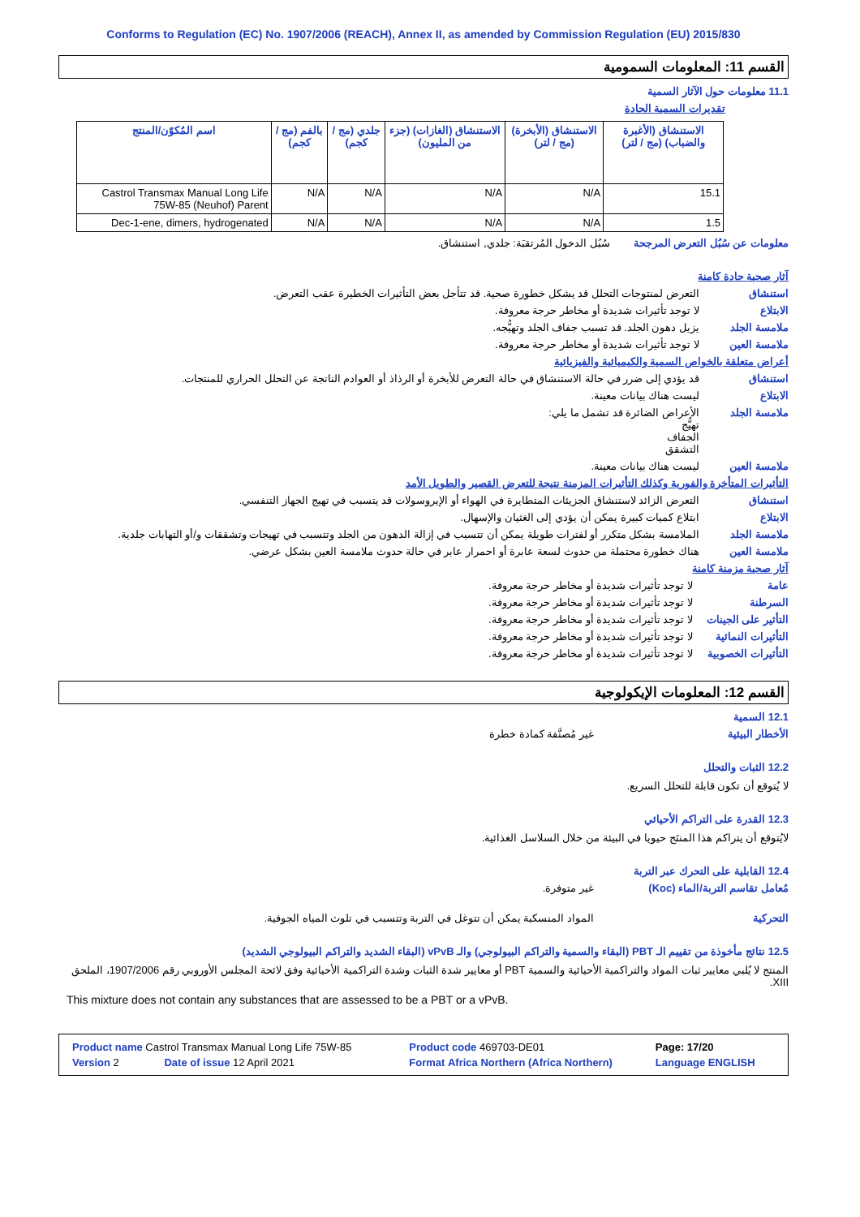Conforms to Regulation (EC) No. 1907/2006 (REACH), Annex II, as amended by Commission Regulation (EU) 2015/830
القسم 11: المعلومات السمومية
11.1 معلومات حول الآثار السمية
تقديرات السمية الحادة
| الاستنشاق (الأغبرة والضباب) (مج / لتر) | الاستنشاق (الأبخرة) (مج / لتر) | الاستنشاق (الغازات) (جزء من المليون) | جلدي (مج / كجم) | بالفم (مج / كجم) | اسم المُكوّن/المنتج |
| --- | --- | --- | --- | --- | --- |
| 15.1 | N/A | N/A | N/A | N/A | Castrol Transmax Manual Long Life 75W-85 (Neuhof) Parent |
| 1.5 | N/A | N/A | N/A | N/A | Dec-1-ene, dimers, hydrogenated |
معلومات عن سُبُل التعرض المرجحة
سُبُل الدخول المُرتقبَة: جلدي, استنشاق.
آثار صحية حادة كامنة
استنشاق التعرض لمنتوجات التحلل قد يشكل خطورة صحية. قد تتأجل بعض التأثيرات الخطيرة عقب التعرض.
الابتلاع لا توجد تأثيرات شديدة أو مخاطر حرجة معروفة.
ملامسة الجلد يزيل دهون الجلد. قد تسبب جفاف الجلد وتهيُّجه.
ملامسة العين لا توجد تأثيرات شديدة أو مخاطر حرجة معروفة.
أعراض متعلقة بالخواص السمية والكيميائية والفيزيائية
استنشاق قد يؤدي إلى ضرر في حالة الاستنشاق في حالة التعرض للأبخرة أو الرذاذ أو العوادم الناتجة عن التحلل الحراري للمنتجات.
الابتلاع ليست هناك بيانات معينة.
ملامسة الجلد الأعراض الضائرة قد تشمل ما يلي:
تهيُّج
الجفاف
التشقق
ملامسة العين ليست هناك بيانات معينة.
التأثيرات المتأخرة والفورية وكذلك التأثيرات المزمنة نتيجة للتعرض القصير والطويل الأمد
استنشاق التعرض الزائد لاستنشاق الجزيئات المتطايرة في الهواء أو الإيروسولات قد يتسبب في تهيج الجهاز التنفسي.
الابتلاع ابتلاع كميات كبيرة يمكن أن يؤدي إلى الغثيان والإسهال.
ملامسة الجلد الملامسة بشكل متكرر أو لفترات طويلة يمكن أن تتسبب في إزالة الدهون من الجلد وتتسبب في تهيجات وتشققات و/أو التهابات جلدية.
ملامسة العين هناك خطورة محتملة من حدوث لسعة عابرة أو احمرار عابر في حالة حدوث ملامسة العين بشكل عرضي.
آثار صحية مزمنة كامنة
عامة لا توجد تأثيرات شديدة أو مخاطر حرجة معروفة.
السرطنة لا توجد تأثيرات شديدة أو مخاطر حرجة معروفة.
التأثير على الجينات
لا توجد تأثيرات شديدة أو مخاطر حرجة معروفة.
التأثيرات النمائية
لا توجد تأثيرات شديدة أو مخاطر حرجة معروفة.
التأثيرات الخصوبية
لا توجد تأثيرات شديدة أو مخاطر حرجة معروفة.
القسم 12: المعلومات الإيكولوجية
12.1 السمية
الأخطار البيئية غير مُصنَّفة كمادة خطرة
12.2 الثبات والتحلل
لا يُتوقع أن تكون قابلة للتحلل السريع.
12.3 القدرة على التراكم الأحيائي
لايُتوقع أن يتراكم هذا المنتَج حيويا في البيئة من خلال السلاسل الغذائية.
12.4 القابلية على التحرك عبر التربة
مُعامل تقاسم التربة/الماء (Koc)
غير متوفرة.
التحركية المواد المنسكبة يمكن أن تتوغل في التربة وتتسبب في تلوث المياه الجوفية.
12.5 نتائج مأخوذة من تقييم الـ PBT (البقاء والسمية والتراكم البيولوجي) والـ vPvB (البقاء الشديد والتراكم البيولوجي الشديد)
المنتج لا يُلبي معايير ثبات المواد والتراكمية الأحيائية والسمية PBT أو معايير شدة الثبات وشدة التراكمية الأحيائية وفق لائحة المجلس الأوروبي رقم 1907/2006، الملحق XIII.
This mixture does not contain any substances that are assessed to be a PBT or a vPvB.
| Product name Castrol Transmax Manual Long Life 75W-85 | | Product code 469703-DE01 | | Page: 17/20 |
| Version 2 | Date of issue 12 April 2021 | Format Africa Northern (Africa Northern) | Language ENGLISH | |